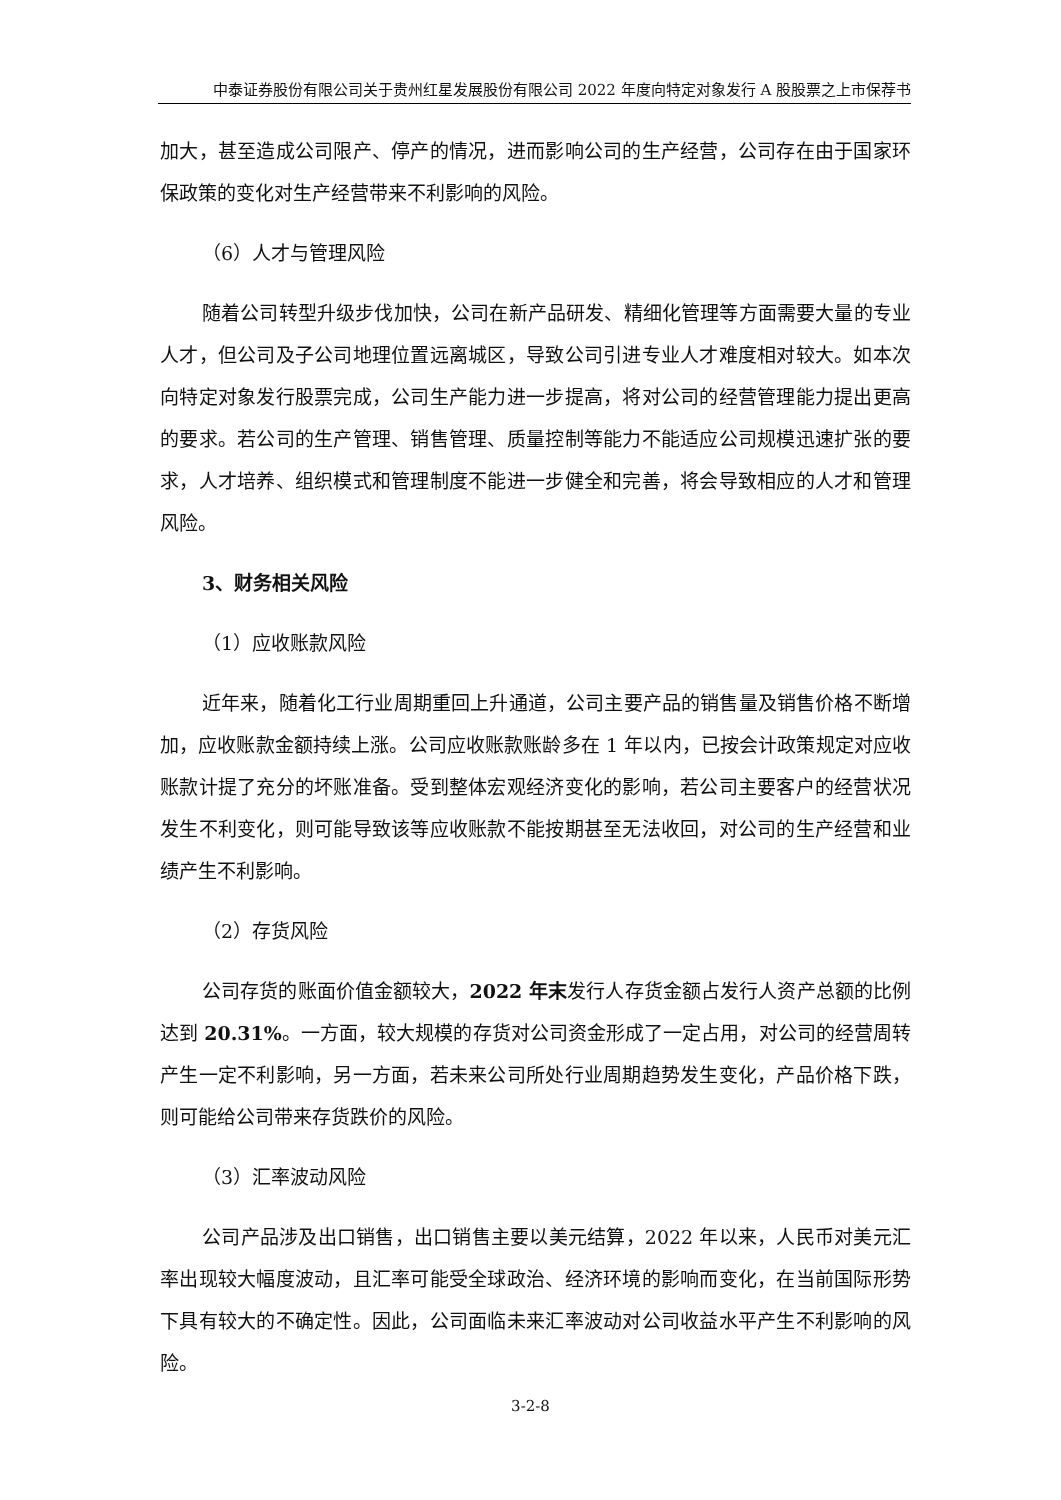中泰证券股份有限公司关于贵州红星发展股份有限公司 2022 年度向特定对象发行 A 股股票之上市保荐书
加大，甚至造成公司限产、停产的情况，进而影响公司的生产经营，公司存在由于国家环保政策的变化对生产经营带来不利影响的风险。
（6）人才与管理风险
随着公司转型升级步伐加快，公司在新产品研发、精细化管理等方面需要大量的专业人才，但公司及子公司地理位置远离城区，导致公司引进专业人才难度相对较大。如本次向特定对象发行股票完成，公司生产能力进一步提高，将对公司的经营管理能力提出更高的要求。若公司的生产管理、销售管理、质量控制等能力不能适应公司规模迅速扩张的要求，人才培养、组织模式和管理制度不能进一步健全和完善，将会导致相应的人才和管理风险。
3、财务相关风险
（1）应收账款风险
近年来，随着化工行业周期重回上升通道，公司主要产品的销售量及销售价格不断增加，应收账款金额持续上涨。公司应收账款账龄多在 1 年以内，已按会计政策规定对应收账款计提了充分的坏账准备。受到整体宏观经济变化的影响，若公司主要客户的经营状况发生不利变化，则可能导致该等应收账款不能按期甚至无法收回，对公司的生产经营和业绩产生不利影响。
（2）存货风险
公司存货的账面价值金额较大，2022 年末发行人存货金额占发行人资产总额的比例达到 20.31%。一方面，较大规模的存货对公司资金形成了一定占用，对公司的经营周转产生一定不利影响，另一方面，若未来公司所处行业周期趋势发生变化，产品价格下跌，则可能给公司带来存货跌价的风险。
（3）汇率波动风险
公司产品涉及出口销售，出口销售主要以美元结算，2022 年以来，人民币对美元汇率出现较大幅度波动，且汇率可能受全球政治、经济环境的影响而变化，在当前国际形势下具有较大的不确定性。因此，公司面临未来汇率波动对公司收益水平产生不利影响的风险。
3-2-8